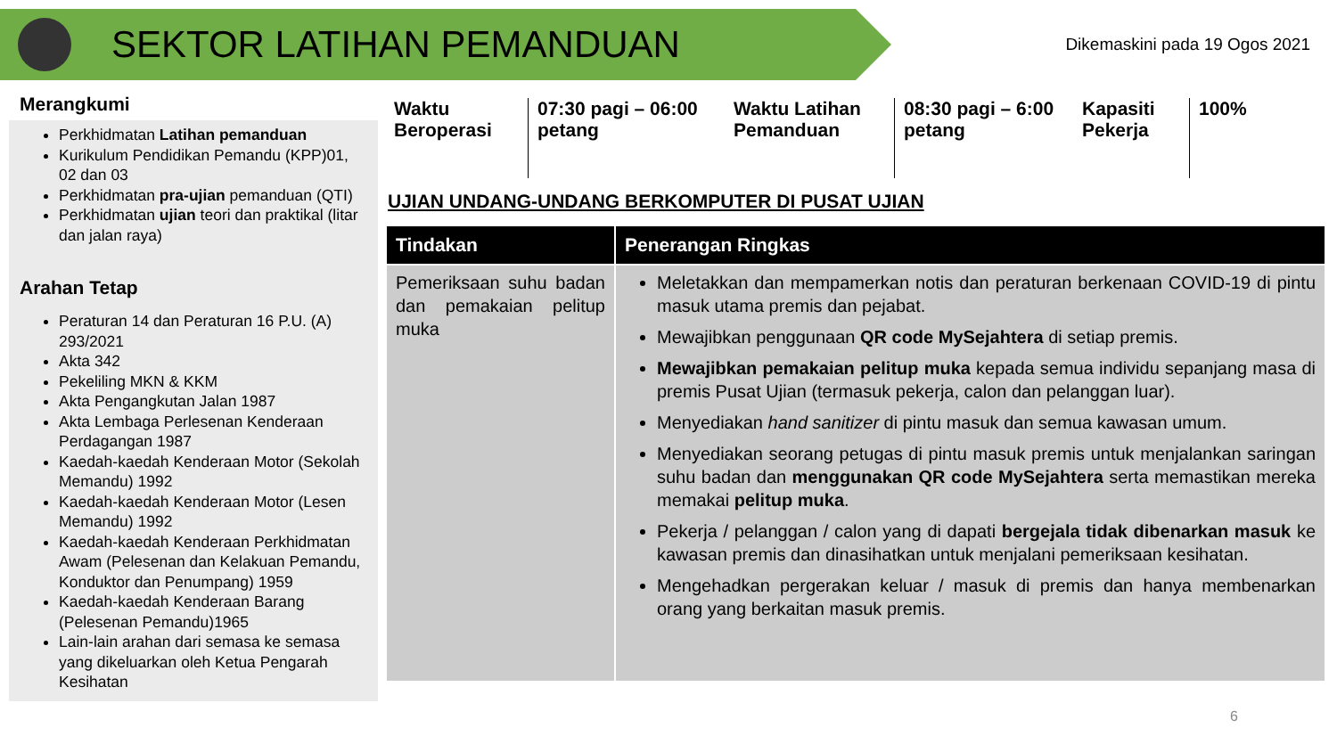SEKTOR LATIHAN PEMANDUAN
Dikemaskini pada 19 Ogos 2021
Merangkumi
Perkhidmatan Latihan pemanduan
Kurikulum Pendidikan Pemandu (KPP)01, 02 dan 03
Perkhidmatan pra-ujian pemanduan (QTI)
Perkhidmatan ujian teori dan praktikal (litar dan jalan raya)
Arahan Tetap
Peraturan 14 dan Peraturan 16 P.U. (A) 293/2021
Akta 342
Pekeliling MKN & KKM
Akta Pengangkutan Jalan 1987
Akta Lembaga Perlesenan Kenderaan Perdagangan 1987
Kaedah-kaedah Kenderaan Motor (Sekolah Memandu) 1992
Kaedah-kaedah Kenderaan Motor (Lesen Memandu) 1992
Kaedah-kaedah Kenderaan Perkhidmatan Awam (Pelesenan dan Kelakuan Pemandu, Konduktor dan Penumpang) 1959
Kaedah-kaedah Kenderaan Barang (Pelesenan Pemandu)1965
Lain-lain arahan dari semasa ke semasa yang dikeluarkan oleh Ketua Pengarah Kesihatan
Waktu Beroperasi
07:30 pagi – 06:00 petang
Waktu Latihan Pemanduan
08:30 pagi – 6:00 petang
Kapasiti Pekerja
100%
UJIAN UNDANG-UNDANG BERKOMPUTER DI PUSAT UJIAN
| Tindakan | Penerangan Ringkas |
| --- | --- |
| Pemeriksaan suhu badan dan pemakaian pelitup muka | Meletakkan dan mempamerkan notis dan peraturan berkenaan COVID-19 di pintu masuk utama premis dan pejabat. Mewajibkan penggunaan QR code MySejahtera di setiap premis. Mewajibkan pemakaian pelitup muka kepada semua individu sepanjang masa di premis Pusat Ujian (termasuk pekerja, calon dan pelanggan luar). Menyediakan hand sanitizer di pintu masuk dan semua kawasan umum. Menyediakan seorang petugas di pintu masuk premis untuk menjalankan saringan suhu badan dan menggunakan QR code MySejahtera serta memastikan mereka memakai pelitup muka . Pekerja / pelanggan / calon yang di dapati bergejala tidak dibenarkan masuk ke kawasan premis dan dinasihatkan untuk menjalani pemeriksaan kesihatan. Mengehadkan pergerakan keluar / masuk di premis dan hanya membenarkan orang yang berkaitan masuk premis. |
6